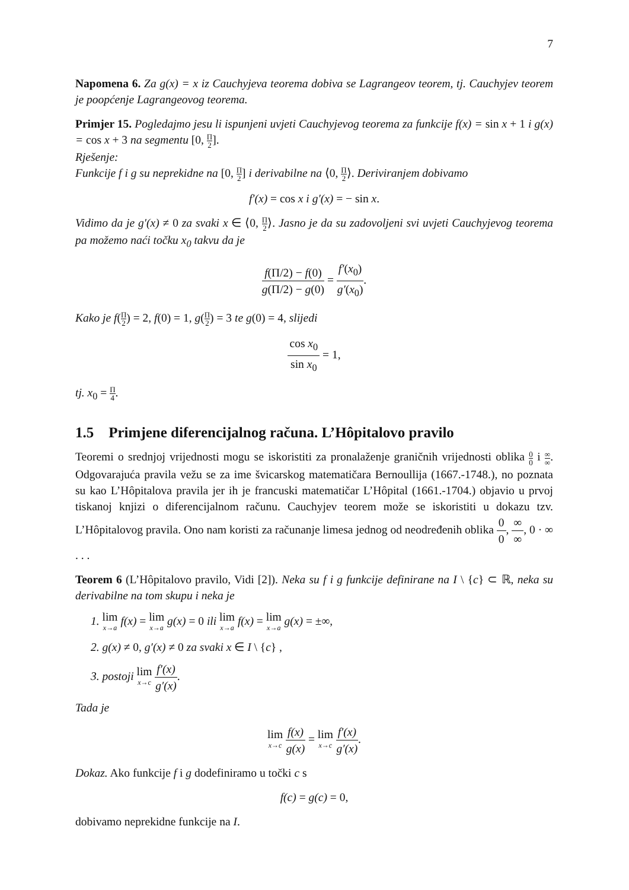7
Napomena 6. Za g(x) = x iz Cauchyjeva teorema dobiva se Lagrangeov teorem, tj. Cauchyjev teorem je poopćenje Lagrangeovog teorema.
Primjer 15. Pogledajmo jesu li ispunjeni uvjeti Cauchyjevog teorema za funkcije f(x) = sin x + 1 i g(x) = cos x + 3 na segmentu [0, Π 2].
Rješenje:
Funkcije f i g su neprekidne na [0, Π 2] i derivabilne na ⟨0, Π 2⟩. Deriviranjem dobivamo
f′(x) = cos x i g′(x) = − sin x.
Vidimo da je g′(x) ≠ 0 za svaki x ∈ ⟨0, Π 2⟩. Jasno je da su zadovoljeni svi uvjeti Cauchyjevog teorema pa možemo naći točku x<sub>0</sub> takvu da je
f(Π/2) − f(0) g(Π/2) − g(0) = f′(x<sub>0</sub>) g′(x<sub>0</sub>).
Kako je f(Π 2) = 2, f(0) = 1, g(Π 2) = 3 te g(0) = 4, slijedi
cos x<sub>0</sub> sin x<sub>0</sub> = 1,
tj. x<sub>0</sub> = Π 4.
1.5 Primjene diferencijalnog računa. L’Hôpitalovo pravilo
Teoremi o srednjoj vrijednosti mogu se iskoristiti za pronalaženje graničnih vrijednosti oblika 0 0 i ∞ ∞. Odgovarajuća pravila vežu se za ime švicarskog matematičara Bernoullija (1667.-1748.), no poznata su kao L’Hôpitalova pravila jer ih je francuski matematičar L’Hôpital (1661.-1704.) objavio u prvoj tiskanoj knjizi o diferencijalnom računu. Cauchyjev teorem može se iskoristiti u dokazu tzv. L’Hôpitalovog pravila. Ono nam koristi za računanje limesa jednog od neodređenih oblika 0 0, ∞ ∞, 0 · ∞ . . .
Teorem 6 (L’Hôpitalovo pravilo, Vidi [2]). Neka su f i g funkcije definirane na I \ {c} ⊂ ℝ, neka su derivabilne na tom skupu i neka je
1. lim x→a f(x) = lim x→a g(x) = 0 ili lim x→a f(x) = lim x→a g(x) = ±∞,
2. g(x) ≠ 0, g′(x) ≠ 0 za svaki x ∈ I \ {c} ,
3. postoji lim x→c f′(x) g′(x).
Tada je
lim x→c f(x) g(x) = lim x→c f′(x) g′(x).
Dokaz. Ako funkcije f i g dodefiniramo u točki c s
f(c) = g(c) = 0,
dobivamo neprekidne funkcije na I.